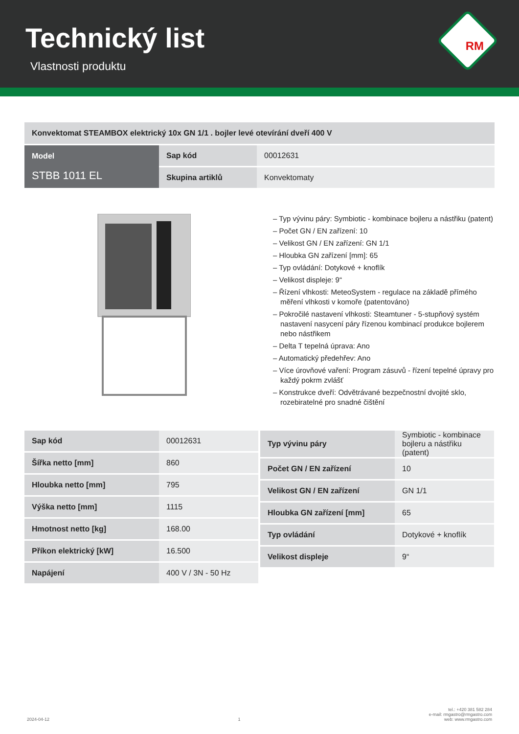Technický list
Vlastnosti produktu
RM
| Konvektomat STEAMBOX elektrický 10x GN 1/1 . bojler levé otevírání dveří 400 V | | |
| Model STBB 1011 EL | Sap kód | 00012631 |
| | Skupina artiklů | Konvektomaty |
– Typ vývinu páry: Symbiotic - kombinace bojleru a nástřiku (patent)
– Počet GN / EN zařízení: 10
– Velikost GN / EN zařízení: GN 1/1
– Hloubka GN zařízení [mm]: 65
– Typ ovládání: Dotykové + knoflík
– Velikost displeje: 9“
– Řízení vlhkosti: MeteoSystem - regulace na základě přímého měření vlhkosti v komoře (patentováno)
– Pokročilé nastavení vlhkosti: Steamtuner - 5-stupňový systém nastavení nasycení páry řízenou kombinací produkce bojlerem nebo nástřikem
– Delta T tepelná úprava: Ano
– Automatický předehřev: Ano
– Více úrovňové vaření: Program zásuvů - řízení tepelné úpravy pro každý pokrm zvlášť
– Konstrukce dveří: Odvětrávané bezpečnostní dvojité sklo, rozebiratelné pro snadné čištění
| Sap kód | 00012631 |
| Šířka netto [mm] | 860 |
| Hloubka netto [mm] | 795 |
| Výška netto [mm] | 1115 |
| Hmotnost netto [kg] | 168.00 |
| Příkon elektrický [kW] | 16.500 |
| Napájení | 400 V / 3N - 50 Hz |
| Typ vývinu páry | Symbiotic - kombinace bojleru a nástřiku (patent) |
| Počet GN / EN zařízení | 10 |
| Velikost GN / EN zařízení | GN 1/1 |
| Hloubka GN zařízení [mm] | 65 |
| Typ ovládání | Dotykové + knoflík |
| Velikost displeje | 9“ |
2024-04-12 1 tel.: +420 381 582 284
e-mail: rmgastro@rmgastro.com
web: www.rmgastro.com